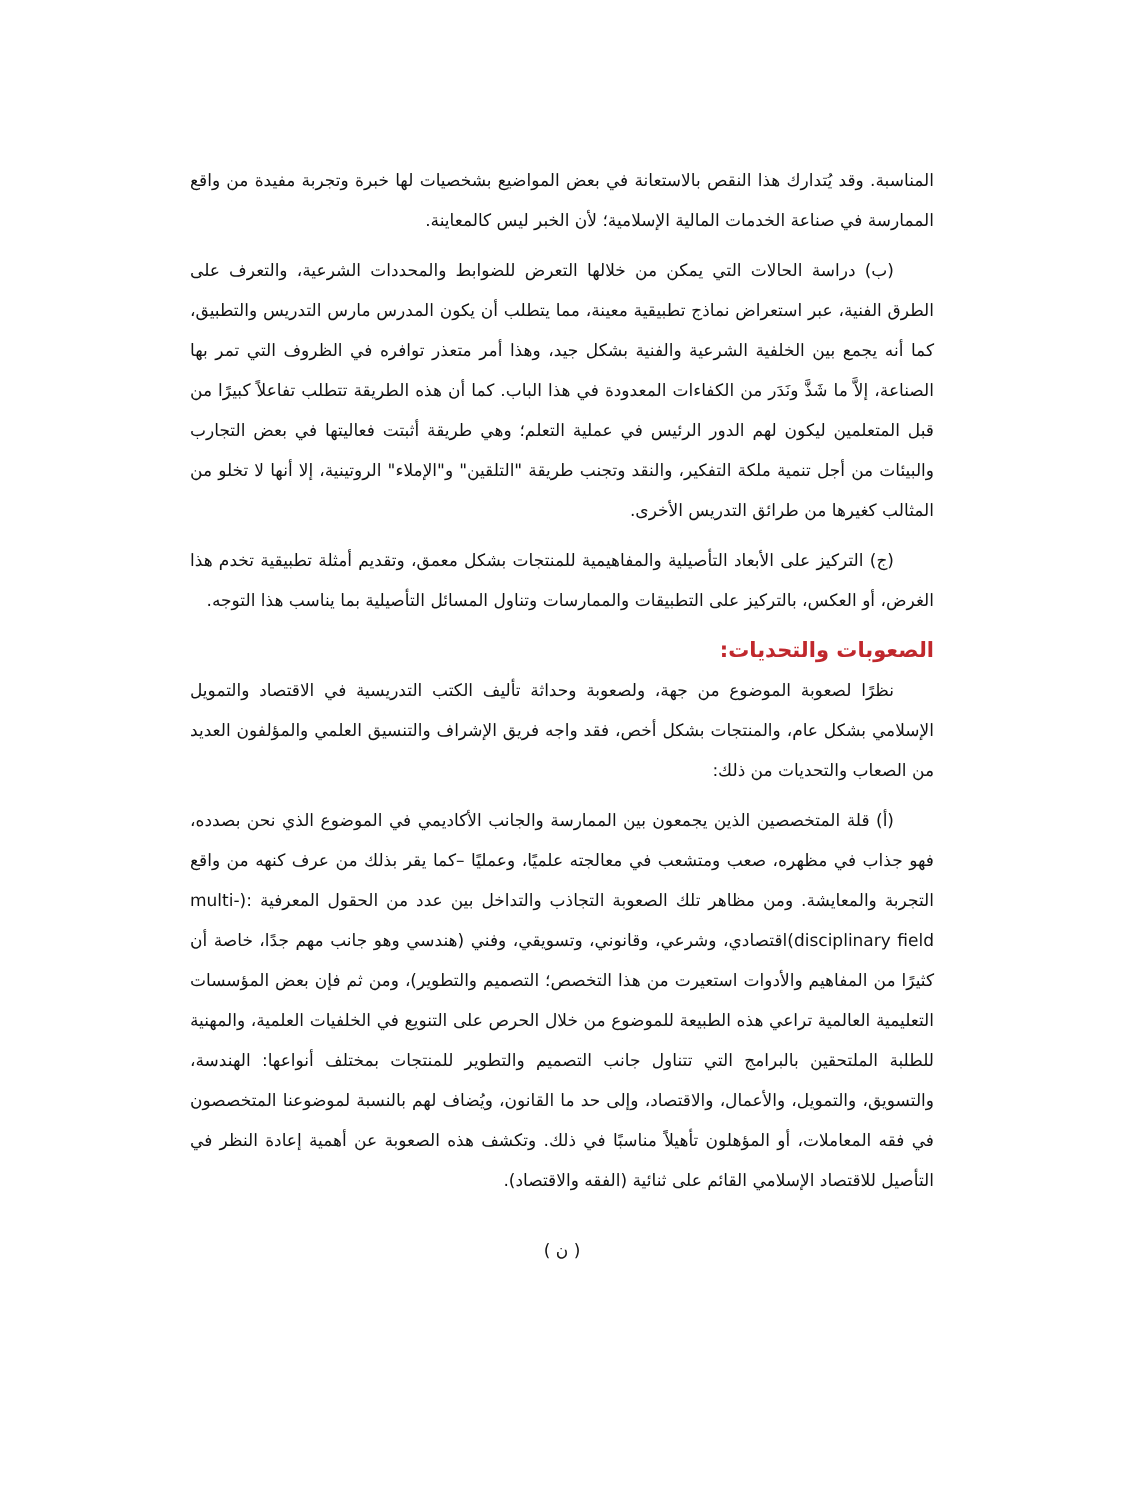المناسبة. وقد يُتدارك هذا النقص بالاستعانة في بعض المواضيع بشخصيات لها خبرة وتجربة مفيدة من واقع الممارسة في صناعة الخدمات المالية الإسلامية؛ لأن الخبر ليس كالمعاينة.
(ب) دراسة الحالات التي يمكن من خلالها التعرض للضوابط والمحددات الشرعية، والتعرف على الطرق الفنية، عبر استعراض نماذج تطبيقية معينة، مما يتطلب أن يكون المدرس مارس التدريس والتطبيق، كما أنه يجمع بين الخلفية الشرعية والفنية بشكل جيد، وهذا أمر متعذر توافره في الظروف التي تمر بها الصناعة، إلاَّ ما شَذَّ ونَدَر من الكفاءات المعدودة في هذا الباب. كما أن هذه الطريقة تتطلب تفاعلاً كبيرًا من قبل المتعلمين ليكون لهم الدور الرئيس في عملية التعلم؛ وهي طريقة أثبتت فعاليتها في بعض التجارب والبيئات من أجل تنمية ملكة التفكير، والنقد وتجنب طريقة "التلقين" و"الإملاء" الروتينية، إلا أنها لا تخلو من المثالب كغيرها من طرائق التدريس الأخرى.
(ج) التركيز على الأبعاد التأصيلية والمفاهيمية للمنتجات بشكل معمق، وتقديم أمثلة تطبيقية تخدم هذا الغرض، أو العكس، بالتركيز على التطبيقات والممارسات وتناول المسائل التأصيلية بما يناسب هذا التوجه.
الصعوبات والتحديات:
نظرًا لصعوبة الموضوع من جهة، ولصعوبة وحداثة تأليف الكتب التدريسية في الاقتصاد والتمويل الإسلامي بشكل عام، والمنتجات بشكل أخص، فقد واجه فريق الإشراف والتنسيق العلمي والمؤلفون العديد من الصعاب والتحديات من ذلك:
(أ) قلة المتخصصين الذين يجمعون بين الممارسة والجانب الأكاديمي في الموضوع الذي نحن بصدده، فهو جذاب في مظهره، صعب ومتشعب في معالجته علميًا، وعمليًا –كما يقر بذلك من عرف كنهه من واقع التجربة والمعايشة. ومن مظاهر تلك الصعوبة التجاذب والتداخل بين عدد من الحقول المعرفية :(multi-disciplinary field)اقتصادي، وشرعي، وقانوني، وتسويقي، وفني (هندسي وهو جانب مهم جدًا، خاصة أن كثيرًا من المفاهيم والأدوات استعيرت من هذا التخصص؛ التصميم والتطوير)، ومن ثم فإن بعض المؤسسات التعليمية العالمية تراعي هذه الطبيعة للموضوع من خلال الحرص على التنويع في الخلفيات العلمية، والمهنية للطلبة الملتحقين بالبرامج التي تتناول جانب التصميم والتطوير للمنتجات بمختلف أنواعها: الهندسة، والتسويق، والتمويل، والأعمال، والاقتصاد، وإلى حد ما القانون، ويُضاف لهم بالنسبة لموضوعنا المتخصصون في فقه المعاملات، أو المؤهلون تأهيلاً مناسبًا في ذلك. وتكشف هذه الصعوبة عن أهمية إعادة النظر في التأصيل للاقتصاد الإسلامي القائم على ثنائية (الفقه والاقتصاد).
( ن )